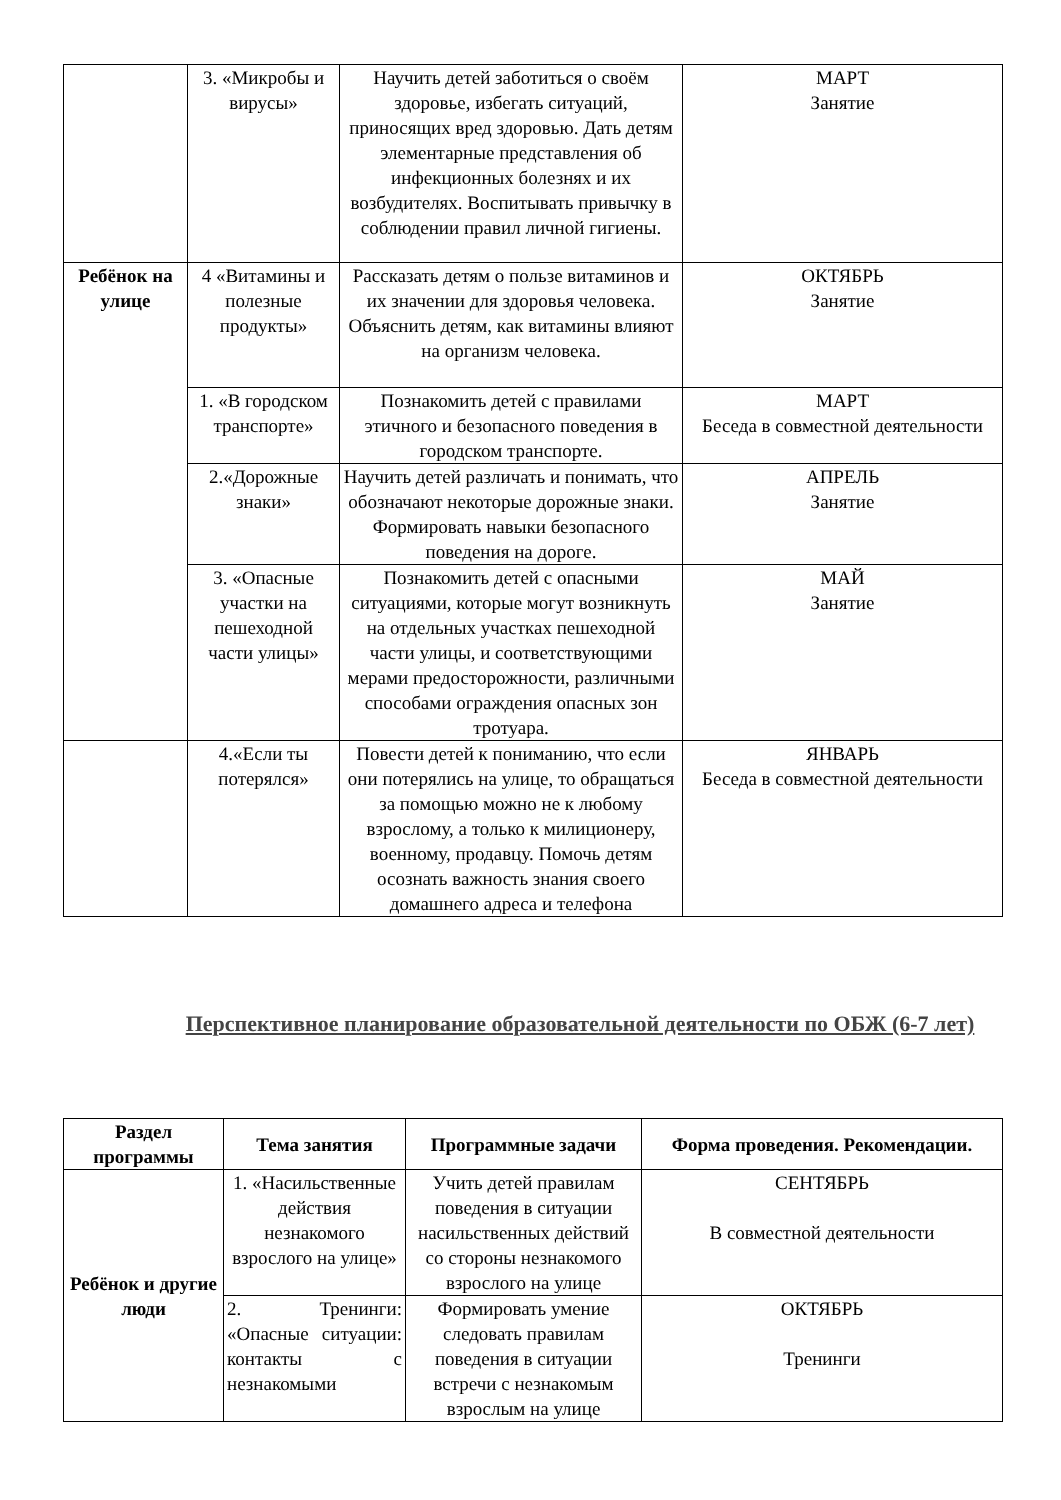| | 3. «Микробы и вирусы» | Научить детей заботиться о своём здоровье, избегать ситуаций, приносящих вред здоровью. Дать детям элементарные представления об инфекционных болезнях и их возбудителях. Воспитывать привычку в соблюдении правил личной гигиены. | МАРТ Занятие |
| Ребёнок на улице | 4 «Витамины и полезные продукты» | Рассказать детям о пользе витаминов и их значении для здоровья человека. Объяснить детям, как витамины влияют на организм человека. | ОКТЯБРЬ Занятие |
| | 1. «В городском транспорте» | Познакомить детей с правилами этичного и безопасного поведения в городском транспорте. | МАРТ Беседа в совместной деятельности |
| | 2.«Дорожные знаки» | Научить детей различать и понимать, что обозначают некоторые дорожные знаки. Формировать навыки безопасного поведения на дороге. | АПРЕЛЬ Занятие |
| | 3. «Опасные участки на пешеходной части улицы» | Познакомить детей с опасными ситуациями, которые могут возникнуть на отдельных участках пешеходной части улицы, и соответствующими мерами предосторожности, различными способами ограждения опасных зон тротуара. | МАЙ Занятие |
| | 4.«Если ты потерялся» | Повести детей к пониманию, что если они потерялись на улице, то обращаться за помощью можно не к любому взрослому, а только к милиционеру, военному, продавцу. Помочь детям осознать важность знания своего домашнего адреса и телефона | ЯНВАРЬ Беседа в совместной деятельности |
Перспективное планирование образовательной деятельности по ОБЖ (6-7 лет)
| Раздел программы | Тема занятия | Программные задачи | Форма проведения. Рекомендации. |
| --- | --- | --- | --- |
| Ребёнок и другие люди | 1. «Насильственные действия незнакомого взрослого на улице» | Учить детей правилам поведения в ситуации насильственных действий со стороны незнакомого взрослого на улице | СЕНТЯБРЬ В совместной деятельности |
| | 2. Тренинги: «Опасные ситуации: контакты с незнакомыми | Формировать умение следовать правилам поведения в ситуации встречи с незнакомым взрослым на улице | ОКТЯБРЬ Тренинги |